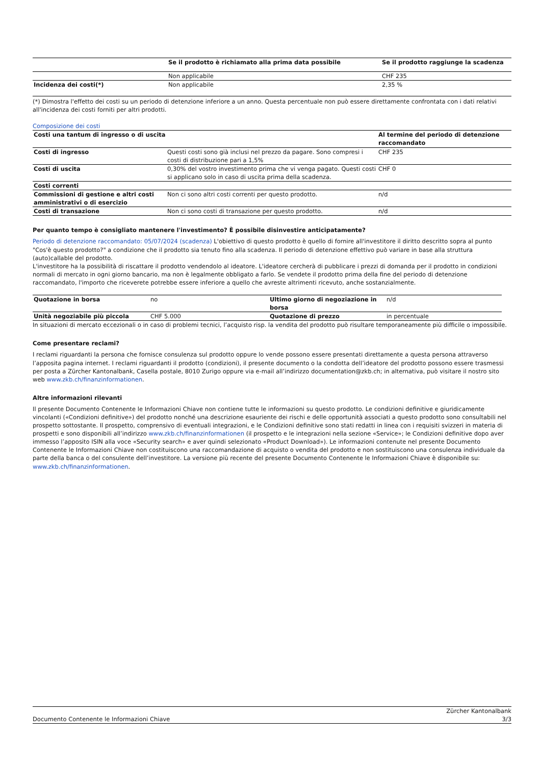| | Se il prodotto è richiamato alla prima data possibile | Se il prodotto raggiunge la scadenza |
| --- | --- | --- |
| | Non applicabile | CHF 235 |
| Incidenza dei costi(*) | Non applicabile | 2,35 % |
(*) Dimostra l'effetto dei costi su un periodo di detenzione inferiore a un anno. Questa percentuale non può essere direttamente confrontata con i dati relativi all'incidenza dei costi forniti per altri prodotti.
Composizione dei costi
| Costi una tantum di ingresso o di uscita | | Al termine del periodo di detenzione raccomandato |
| Costi di ingresso | Questi costi sono già inclusi nel prezzo da pagare. Sono compresi i costi di distribuzione pari a 1,5% | CHF 235 |
| Costi di uscita | 0,30% del vostro investimento prima che vi venga pagato. Questi costi si applicano solo in caso di uscita prima della scadenza. | CHF 0 |
| Costi correnti | | |
| Commissioni di gestione e altri costi amministrativi o di esercizio | Non ci sono altri costi correnti per questo prodotto. | n/d |
| Costi di transazione | Non ci sono costi di transazione per questo prodotto. | n/d |
Per quanto tempo è consigliato mantenere l'investimento? È possibile disinvestire anticipatamente?
Periodo di detenzione raccomandato: 05/07/2024 (scadenza) L'obiettivo di questo prodotto è quello di fornire all'investitore il diritto descritto sopra al punto "Cos'è questo prodotto?" a condizione che il prodotto sia tenuto fino alla scadenza. Il periodo di detenzione effettivo può variare in base alla struttura (auto)callable del prodotto.
L'investitore ha la possibilità di riscattare il prodotto vendendolo al ideatore. L'ideatore cercherà di pubblicare i prezzi di domanda per il prodotto in condizioni normali di mercato in ogni giorno bancario, ma non è legalmente obbligato a farlo. Se vendete il prodotto prima della fine del periodo di detenzione raccomandato, l'importo che riceverete potrebbe essere inferiore a quello che avreste altrimenti ricevuto, anche sostanzialmente.
| Quotazione in borsa | no | Ultimo giorno di negoziazione in borsa | n/d |
| Unità negoziabile più piccola | CHF 5.000 | Quotazione di prezzo | in percentuale |
In situazioni di mercato eccezionali o in caso di problemi tecnici, l’acquisto risp. la vendita del prodotto può risultare temporaneamente più difficile o impossibile.
Come presentare reclami?
I reclami riguardanti la persona che fornisce consulenza sul prodotto oppure lo vende possono essere presentati direttamente a questa persona attraverso l’apposita pagina internet. I reclami riguardanti il prodotto (condizioni), il presente documento o la condotta dell’ideatore del prodotto possono essere trasmessi per posta a Zürcher Kantonalbank, Casella postale, 8010 Zurigo oppure via e-mail all’indirizzo documentation@zkb.ch; in alternativa, può visitare il nostro sito web www.zkb.ch/finanzinformationen.
Altre informazioni rilevanti
Il presente Documento Contenente le Informazioni Chiave non contiene tutte le informazioni su questo prodotto. Le condizioni definitive e giuridicamente vincolanti («Condizioni definitive») del prodotto nonché una descrizione esauriente dei rischi e delle opportunità associati a questo prodotto sono consultabili nel prospetto sottostante. Il prospetto, comprensivo di eventuali integrazioni, e le Condizioni definitive sono stati redatti in linea con i requisiti svizzeri in materia di prospetti e sono disponibili all’indirizzo www.zkb.ch/finanzinformationen (il prospetto e le integrazioni nella sezione «Service»; le Condizioni definitive dopo aver immesso l’apposito ISIN alla voce «Security search» e aver quindi selezionato «Product Download»). Le informazioni contenute nel presente Documento Contenente le Informazioni Chiave non costituiscono una raccomandazione di acquisto o vendita del prodotto e non sostituiscono una consulenza individuale da parte della banca o del consulente dell’investitore. La versione più recente del presente Documento Contenente le Informazioni Chiave è disponibile su: www.zkb.ch/finanzinformationen.
Documento Contenente le Informazioni Chiave Zürcher Kantonalbank
3/3